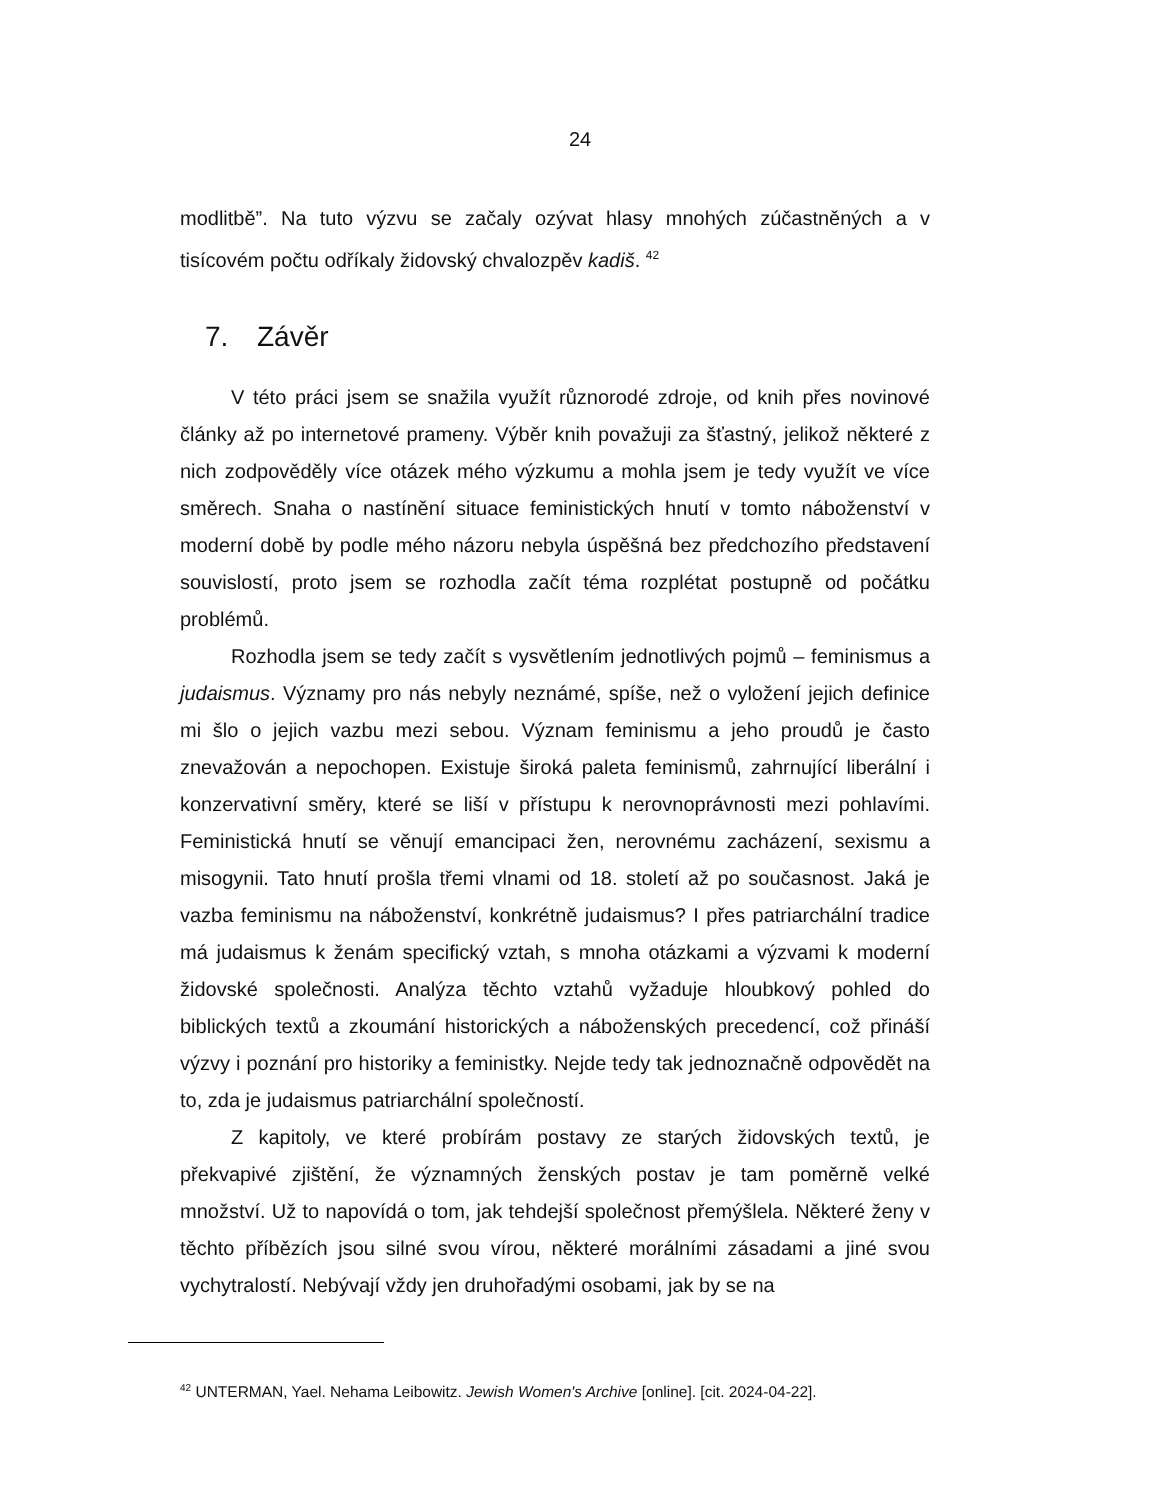24
modlitbě”. Na tuto výzvu se začaly ozývat hlasy mnohých zúčastněných a v tisícovém počtu odříkaly židovský chvalozpěv kadiš. <sup>42</sup>
7. Závěr
V této práci jsem se snažila využít různorodé zdroje, od knih přes novinové články až po internetové prameny. Výběr knih považuji za šťastný, jelikož některé z nich zodpověděly více otázek mého výzkumu a mohla jsem je tedy využít ve více směrech. Snaha o nastínění situace feministických hnutí v tomto náboženství v moderní době by podle mého názoru nebyla úspěšná bez předchozího představení souvislostí, proto jsem se rozhodla začít téma rozplétat postupně od počátku problémů.
Rozhodla jsem se tedy začít s vysvětlením jednotlivých pojmů – feminismus a judaismus. Významy pro nás nebyly neznámé, spíše, než o vyložení jejich definice mi šlo o jejich vazbu mezi sebou. Význam feminismu a jeho proudů je často znevažován a nepochopen. Existuje široká paleta feminismů, zahrnující liberální i konzervativní směry, které se liší v přístupu k nerovnoprávnosti mezi pohlavími. Feministická hnutí se věnují emancipaci žen, nerovnému zacházení, sexismu a misogynii. Tato hnutí prošla třemi vlnami od 18. století až po současnost. Jaká je vazba feminismu na náboženství, konkrétně judaismus? I přes patriarchální tradice má judaismus k ženám specifický vztah, s mnoha otázkami a výzvami k moderní židovské společnosti. Analýza těchto vztahů vyžaduje hloubkový pohled do biblických textů a zkoumání historických a náboženských precedencí, což přináší výzvy i poznání pro historiky a feministky. Nejde tedy tak jednoznačně odpovědět na to, zda je judaismus patriarchální společností.
Z kapitoly, ve které probírám postavy ze starých židovských textů, je překvapivé zjištění, že významných ženských postav je tam poměrně velké množství. Už to napovídá o tom, jak tehdejší společnost přemýšlela. Některé ženy v těchto příbězích jsou silné svou vírou, některé morálními zásadami a jiné svou vychytralostí. Nebývají vždy jen druhořadými osobami, jak by se na
<sup>42</sup> UNTERMAN, Yael. Nehama Leibowitz. Jewish Women's Archive [online]. [cit. 2024-04-22].